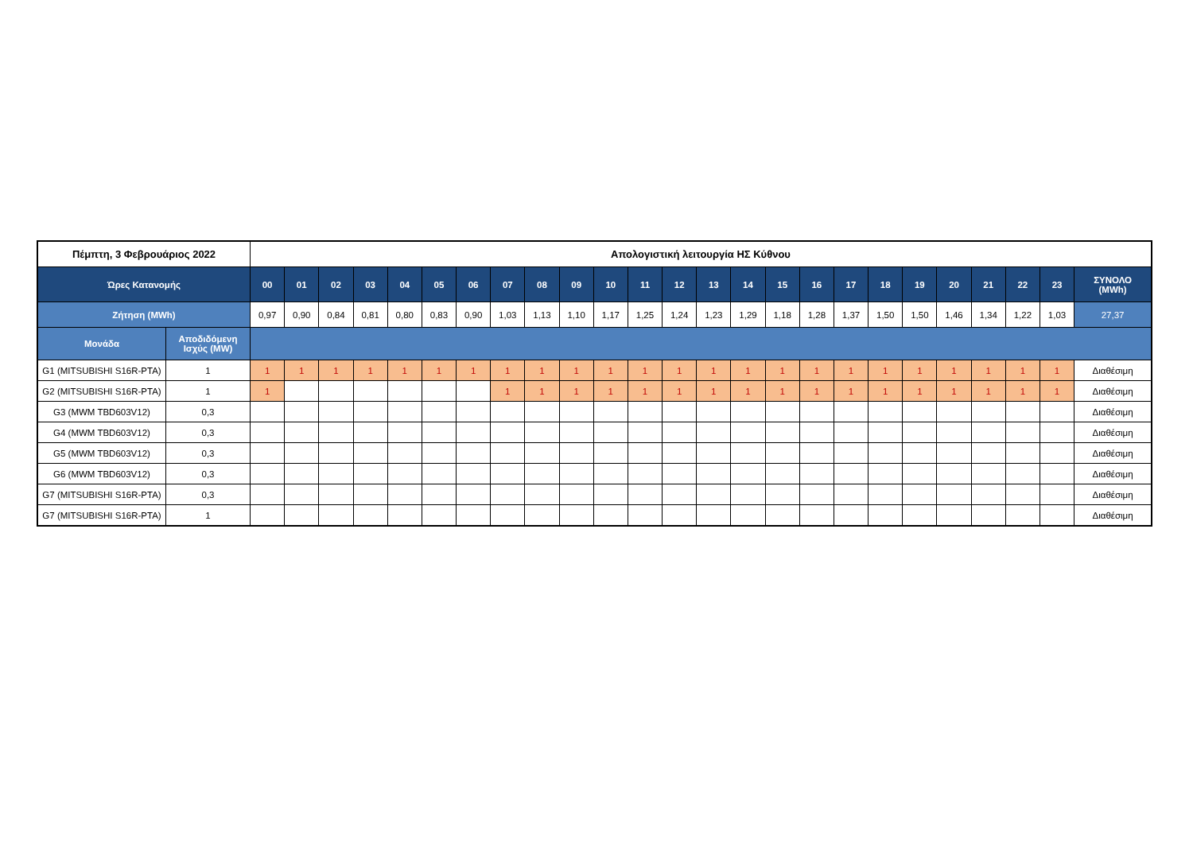| Πέμπτη, 3 Φεβρουάριος 2022 | | Απολογιστική λειτουργία ΗΣ Κύθνου | | | | | | | | | | | | | | | | | | | | | | | | |
| --- | --- | --- | --- | --- | --- | --- | --- | --- | --- | --- | --- | --- | --- | --- | --- | --- | --- | --- | --- | --- | --- | --- | --- | --- | --- | --- |
| Ώρες Κατανομής | | 00 | 01 | 02 | 03 | 04 | 05 | 06 | 07 | 08 | 09 | 10 | 11 | 12 | 13 | 14 | 15 | 16 | 17 | 18 | 19 | 20 | 21 | 22 | 23 | ΣΥΝΟΛΟ (MWh) |
| Ζήτηση (MWh) | | 0,97 | 0,90 | 0,84 | 0,81 | 0,80 | 0,83 | 0,90 | 1,03 | 1,13 | 1,10 | 1,17 | 1,25 | 1,24 | 1,23 | 1,29 | 1,18 | 1,28 | 1,37 | 1,50 | 1,50 | 1,46 | 1,34 | 1,22 | 1,03 | 27,37 |
| Μονάδα | Αποδιδόμενη Ισχύς (MW) | | | | | | | | | | | | | | | | | | | | | | | | | |
| G1 (MITSUBISHI S16R-PTA) | 1 | 1 | 1 | 1 | 1 | 1 | 1 | 1 | 1 | 1 | 1 | 1 | 1 | 1 | 1 | 1 | 1 | 1 | 1 | 1 | 1 | 1 | 1 | 1 | 1 | Διαθέσιμη |
| G2 (MITSUBISHI S16R-PTA) | 1 | 1 | | | | | | | 1 | 1 | 1 | 1 | 1 | 1 | 1 | 1 | 1 | 1 | 1 | 1 | 1 | 1 | 1 | 1 | 1 | Διαθέσιμη |
| G3 (MWM TBD603V12) | 0,3 | | | | | | | | | | | | | | | | | | | | | | | | | Διαθέσιμη |
| G4 (MWM TBD603V12) | 0,3 | | | | | | | | | | | | | | | | | | | | | | | | | Διαθέσιμη |
| G5 (MWM TBD603V12) | 0,3 | | | | | | | | | | | | | | | | | | | | | | | | | Διαθέσιμη |
| G6 (MWM TBD603V12) | 0,3 | | | | | | | | | | | | | | | | | | | | | | | | | Διαθέσιμη |
| G7 (MITSUBISHI S16R-PTA) | 0,3 | | | | | | | | | | | | | | | | | | | | | | | | | Διαθέσιμη |
| G7 (MITSUBISHI S16R-PTA) | 1 | | | | | | | | | | | | | | | | | | | | | | | | | Διαθέσιμη |